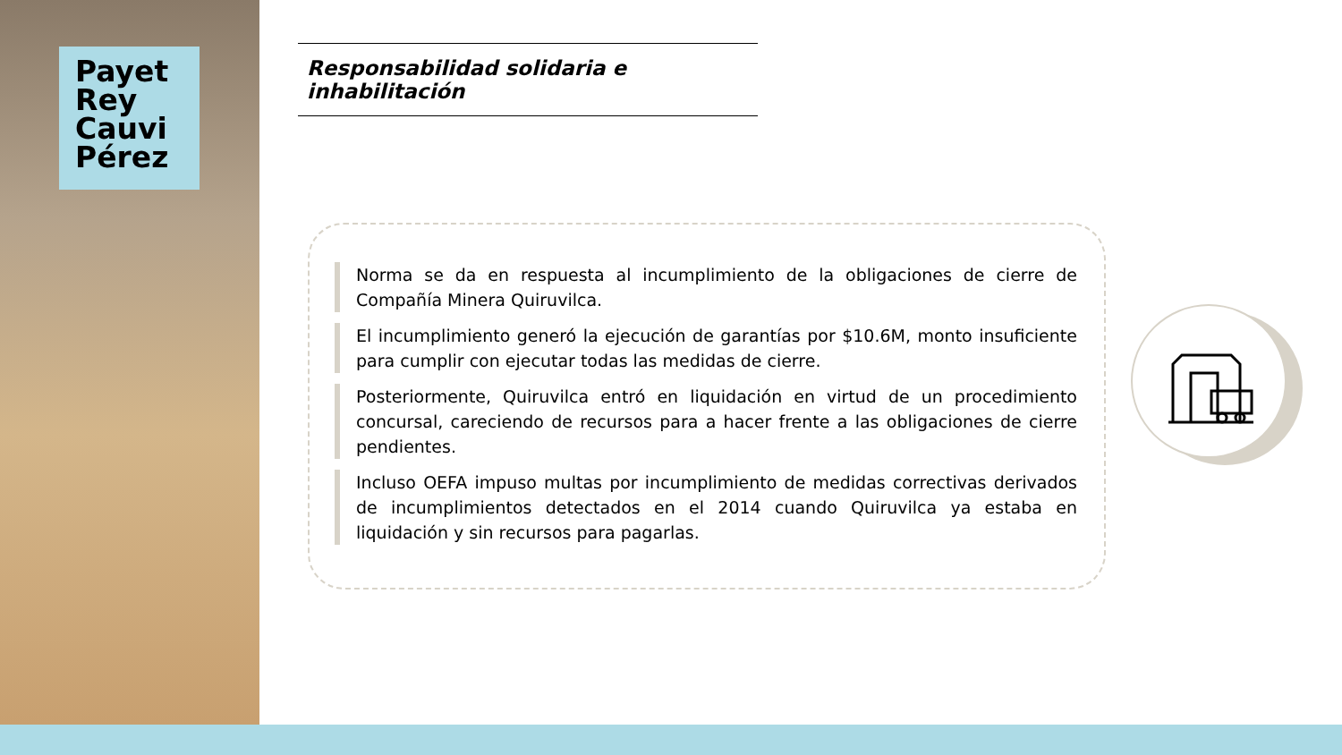Payet
Rey
Cauvi
Pérez
Responsabilidad solidaria e inhabilitación
Norma se da en respuesta al incumplimiento de la obligaciones de cierre de Compañía Minera Quiruvilca.
El incumplimiento generó la ejecución de garantías por $10.6M, monto insuficiente para cumplir con ejecutar todas las medidas de cierre.
Posteriormente, Quiruvilca entró en liquidación en virtud de un procedimiento concursal, careciendo de recursos para a hacer frente a las obligaciones de cierre pendientes.
Incluso OEFA impuso multas por incumplimiento de medidas correctivas derivados de incumplimientos detectados en el 2014 cuando Quiruvilca ya estaba en liquidación y sin recursos para pagarlas.